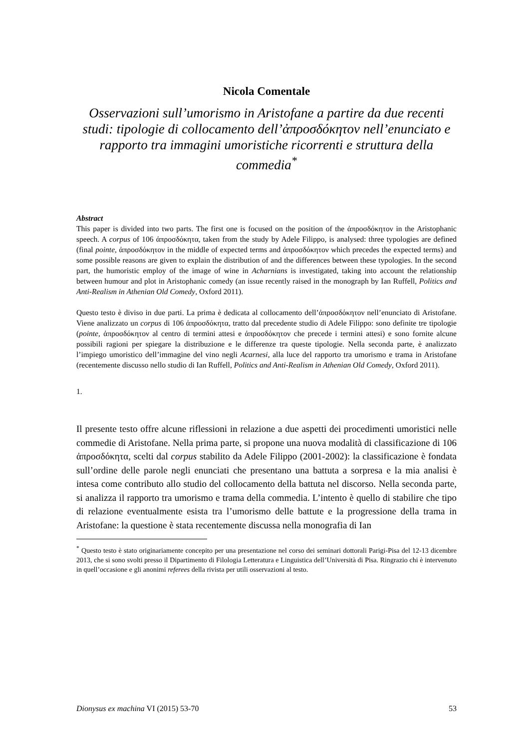Nicola Comentale
Osservazioni sull’umorismo in Aristofane a partire da due recenti studi: tipologie di collocamento dell’ἀπροσδόκητον nell’enunciato e rapporto tra immagini umoristiche ricorrenti e struttura della commedia<sup>*</sup>
Abstract
This paper is divided into two parts. The first one is focused on the position of the ἀπροσδόκητον in the Aristophanic speech. A corpus of 106 ἀπροσδόκητα, taken from the study by Adele Filippo, is analysed: three typologies are defined (final pointe, ἀπροσδόκητον in the middle of expected terms and ἀπροσδόκητον which precedes the expected terms) and some possible reasons are given to explain the distribution of and the differences between these typologies. In the second part, the humoristic employ of the image of wine in Acharnians is investigated, taking into account the relationship between humour and plot in Aristophanic comedy (an issue recently raised in the monograph by Ian Ruffell, Politics and Anti-Realism in Athenian Old Comedy, Oxford 2011).
Questo testo è diviso in due parti. La prima è dedicata al collocamento dell’ἀπροσδόκητον nell’enunciato di Aristofane. Viene analizzato un corpus di 106 ἀπροσδόκητα, tratto dal precedente studio di Adele Filippo: sono definite tre tipologie (pointe, ἀπροσδόκητον al centro di termini attesi e ἀπροσδόκητον che precede i termini attesi) e sono fornite alcune possibili ragioni per spiegare la distribuzione e le differenze tra queste tipologie. Nella seconda parte, è analizzato l’impiego umoristico dell’immagine del vino negli Acarnesi, alla luce del rapporto tra umorismo e trama in Aristofane (recentemente discusso nello studio di Ian Ruffell, Politics and Anti-Realism in Athenian Old Comedy, Oxford 2011).
1.
Il presente testo offre alcune riflessioni in relazione a due aspetti dei procedimenti umoristici nelle commedie di Aristofane. Nella prima parte, si propone una nuova modalità di classificazione di 106 ἀπροσδόκητα, scelti dal corpus stabilito da Adele Filippo (2001-2002): la classificazione è fondata sull’ordine delle parole negli enunciati che presentano una battuta a sorpresa e la mia analisi è intesa come contributo allo studio del collocamento della battuta nel discorso. Nella seconda parte, si analizza il rapporto tra umorismo e trama della commedia. L’intento è quello di stabilire che tipo di relazione eventualmente esista tra l’umorismo delle battute e la progressione della trama in Aristofane: la questione è stata recentemente discussa nella monografia di Ian
<sup>*</sup> Questo testo è stato originariamente concepito per una presentazione nel corso dei seminari dottorali Parigi-Pisa del 12-13 dicembre 2013, che si sono svolti presso il Dipartimento di Filologia Letteratura e Linguistica dell’Università di Pisa. Ringrazio chi è intervenuto in quell’occasione e gli anonimi referees della rivista per utili osservazioni al testo.
Dionysus ex machina VI (2015) 53-70 53